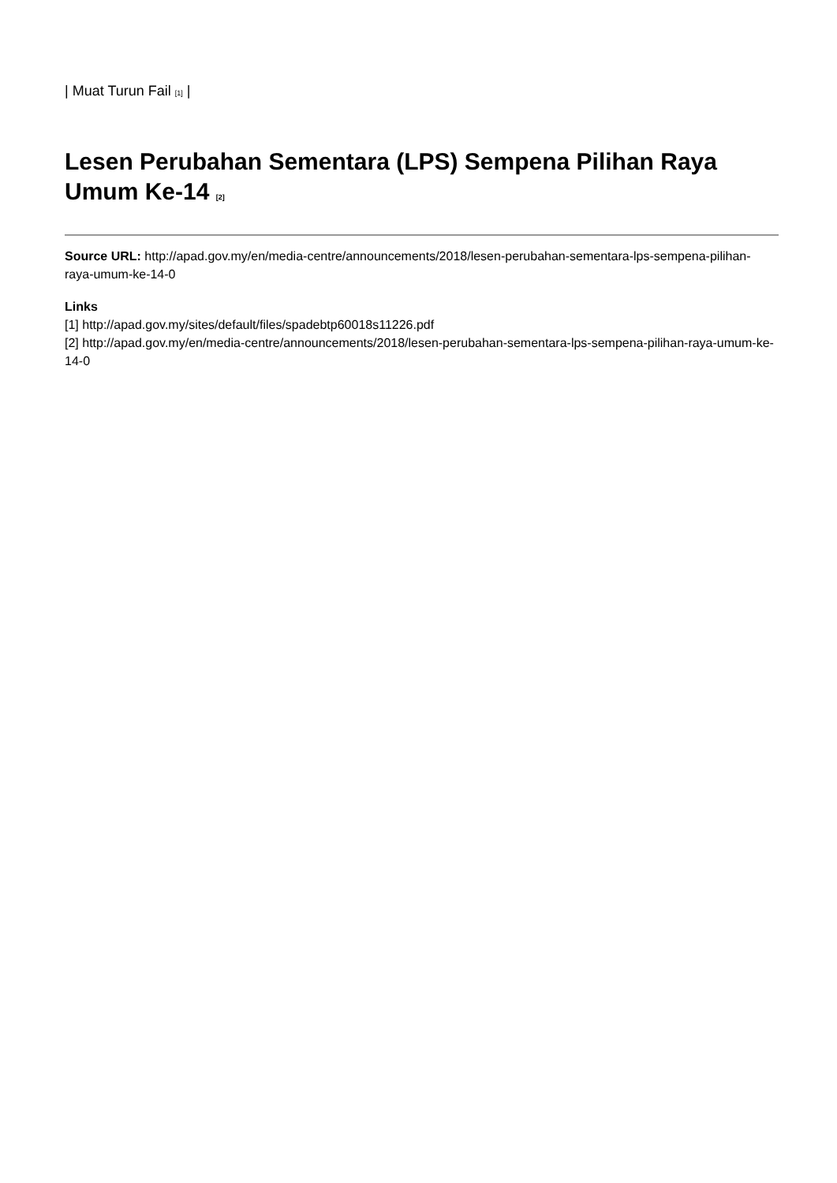| Muat Turun Fail [1] |
Lesen Perubahan Sementara (LPS) Sempena Pilihan Raya Umum Ke-14 [2]
Source URL: http://apad.gov.my/en/media-centre/announcements/2018/lesen-perubahan-sementara-lps-sempena-pilihan-raya-umum-ke-14-0
Links
[1] http://apad.gov.my/sites/default/files/spadebtp60018s11226.pdf
[2] http://apad.gov.my/en/media-centre/announcements/2018/lesen-perubahan-sementara-lps-sempena-pilihan-raya-umum-ke-14-0